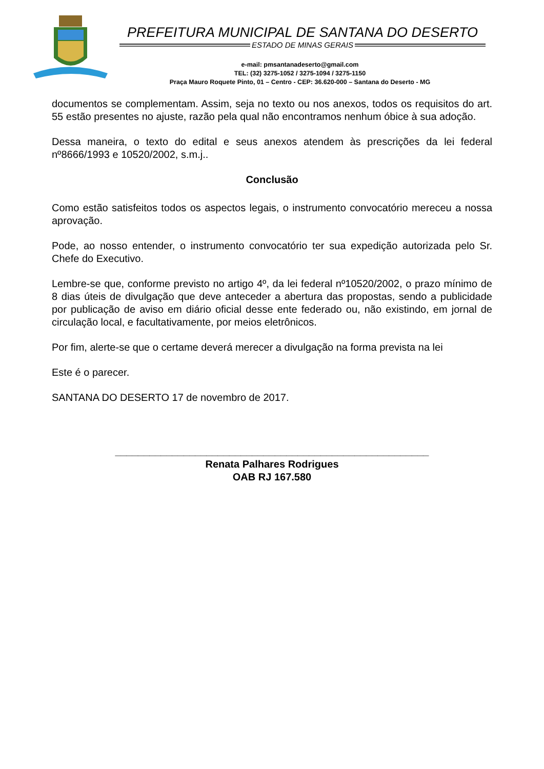PREFEITURA MUNICIPAL DE SANTANA DO DESERTO
ESTADO DE MINAS GERAIS
e-mail: pmsantanadeserto@gmail.com
TEL: (32) 3275-1052 / 3275-1094 / 3275-1150
Praça Mauro Roquete Pinto, 01 – Centro - CEP: 36.620-000 – Santana do Deserto - MG
documentos se complementam. Assim, seja no texto ou nos anexos, todos os requisitos do art. 55 estão presentes no ajuste, razão pela qual não encontramos nenhum óbice à sua adoção.
Dessa maneira, o texto do edital e seus anexos atendem às prescrições da lei federal nº8666/1993 e 10520/2002, s.m.j..
Conclusão
Como estão satisfeitos todos os aspectos legais, o instrumento convocatório mereceu a nossa aprovação.
Pode, ao nosso entender, o instrumento convocatório ter sua expedição autorizada pelo Sr. Chefe do Executivo.
Lembre-se que, conforme previsto no artigo 4º, da lei federal nº10520/2002, o prazo mínimo de 8 dias úteis de divulgação que deve anteceder a abertura das propostas, sendo a publicidade por publicação de aviso em diário oficial desse ente federado ou, não existindo, em jornal de circulação local, e facultativamente, por meios eletrônicos.
Por fim, alerte-se que o certame deverá merecer a divulgação na forma prevista na lei
Este é o parecer.
SANTANA DO DESERTO 17 de novembro de 2017.
_______________________________________________________
Renata Palhares Rodrigues
OAB RJ 167.580